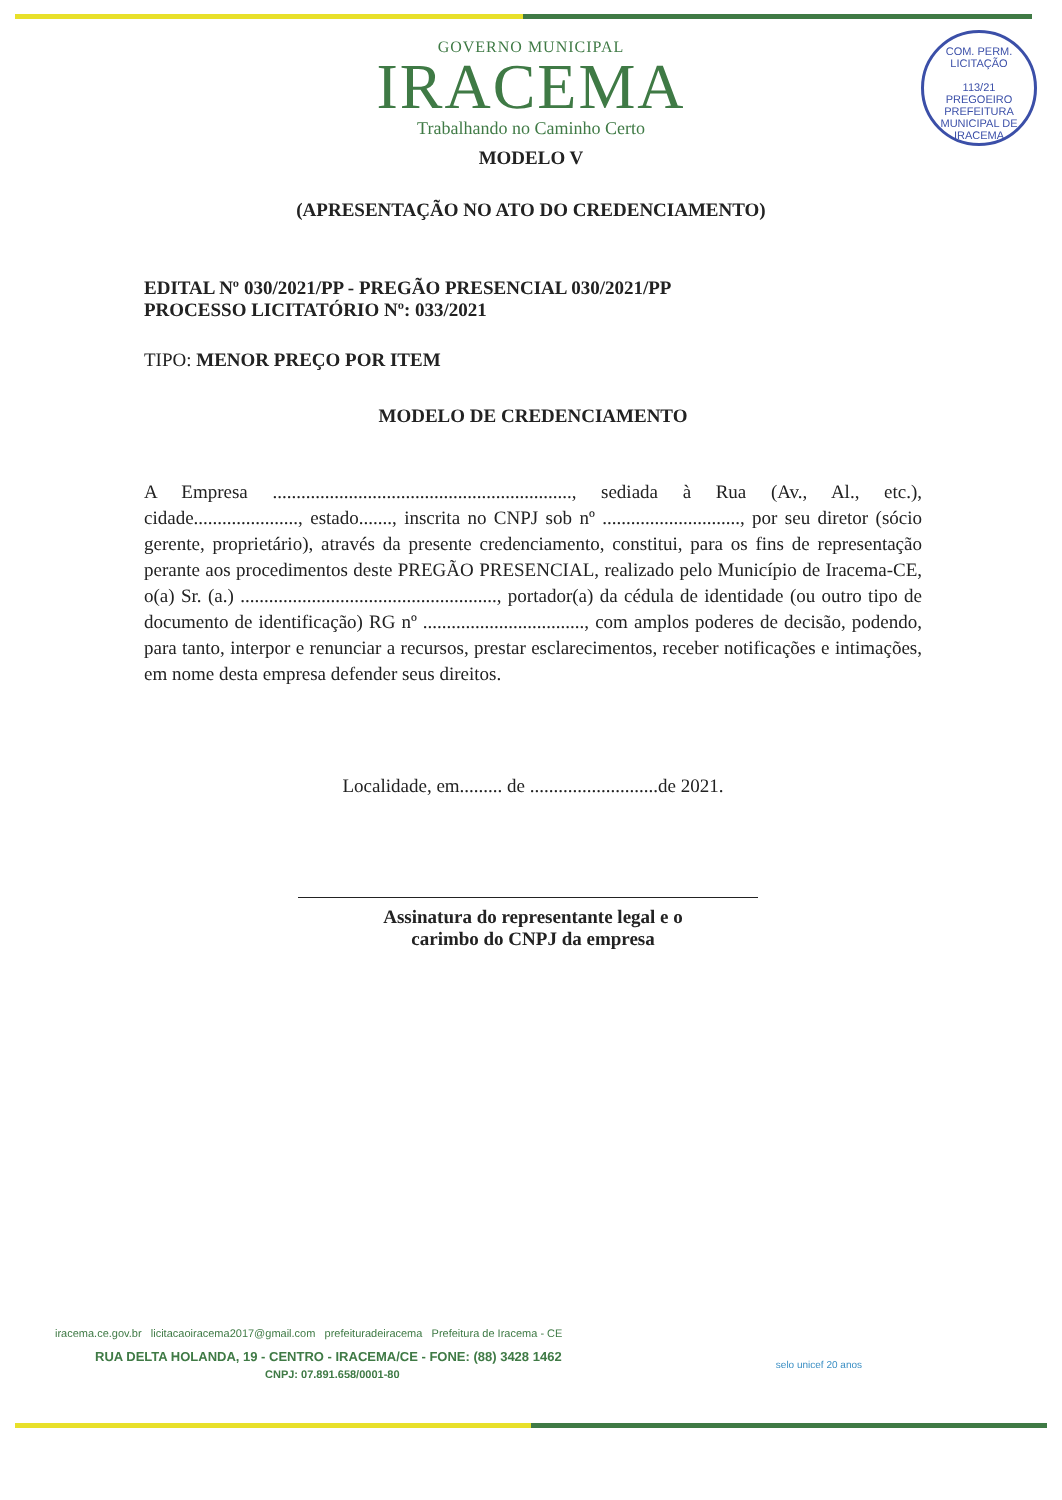COM. PERM. LICITAÇÃO
113/21
PREGOEIRO
PREFEITURA MUNICIPAL DE IRACEMA
GOVERNO MUNICIPAL
IRACEMA
Trabalhando no Caminho Certo
MODELO V
(APRESENTAÇÃO NO ATO DO CREDENCIAMENTO)
EDITAL Nº 030/2021/PP - PREGÃO PRESENCIAL 030/2021/PP
PROCESSO LICITATÓRIO Nº: 033/2021
TIPO: MENOR PREÇO POR ITEM
MODELO DE CREDENCIAMENTO
A Empresa ..............................................................., sediada à Rua (Av., Al., etc.), cidade......................, estado......., inscrita no CNPJ sob nº ............................., por seu diretor (sócio gerente, proprietário), através da presente credenciamento, constitui, para os fins de representação perante aos procedimentos deste PREGÃO PRESENCIAL, realizado pelo Município de Iracema-CE, o(a) Sr. (a.) ......................................................, portador(a) da cédula de identidade (ou outro tipo de documento de identificação) RG nº .................................., com amplos poderes de decisão, podendo, para tanto, interpor e renunciar a recursos, prestar esclarecimentos, receber notificações e intimações, em nome desta empresa defender seus direitos.
Localidade, em......... de ...........................de 2021.
Assinatura do representante legal e o
carimbo do CNPJ da empresa
iracema.ce.gov.br licitacaoiracema2017@gmail.com prefeituradeiracema Prefeitura de Iracema - CE
RUA DELTA HOLANDA, 19 - CENTRO - IRACEMA/CE - FONE: (88) 3428 1462
CNPJ: 07.891.658/0001-80
selo unicef 20 anos